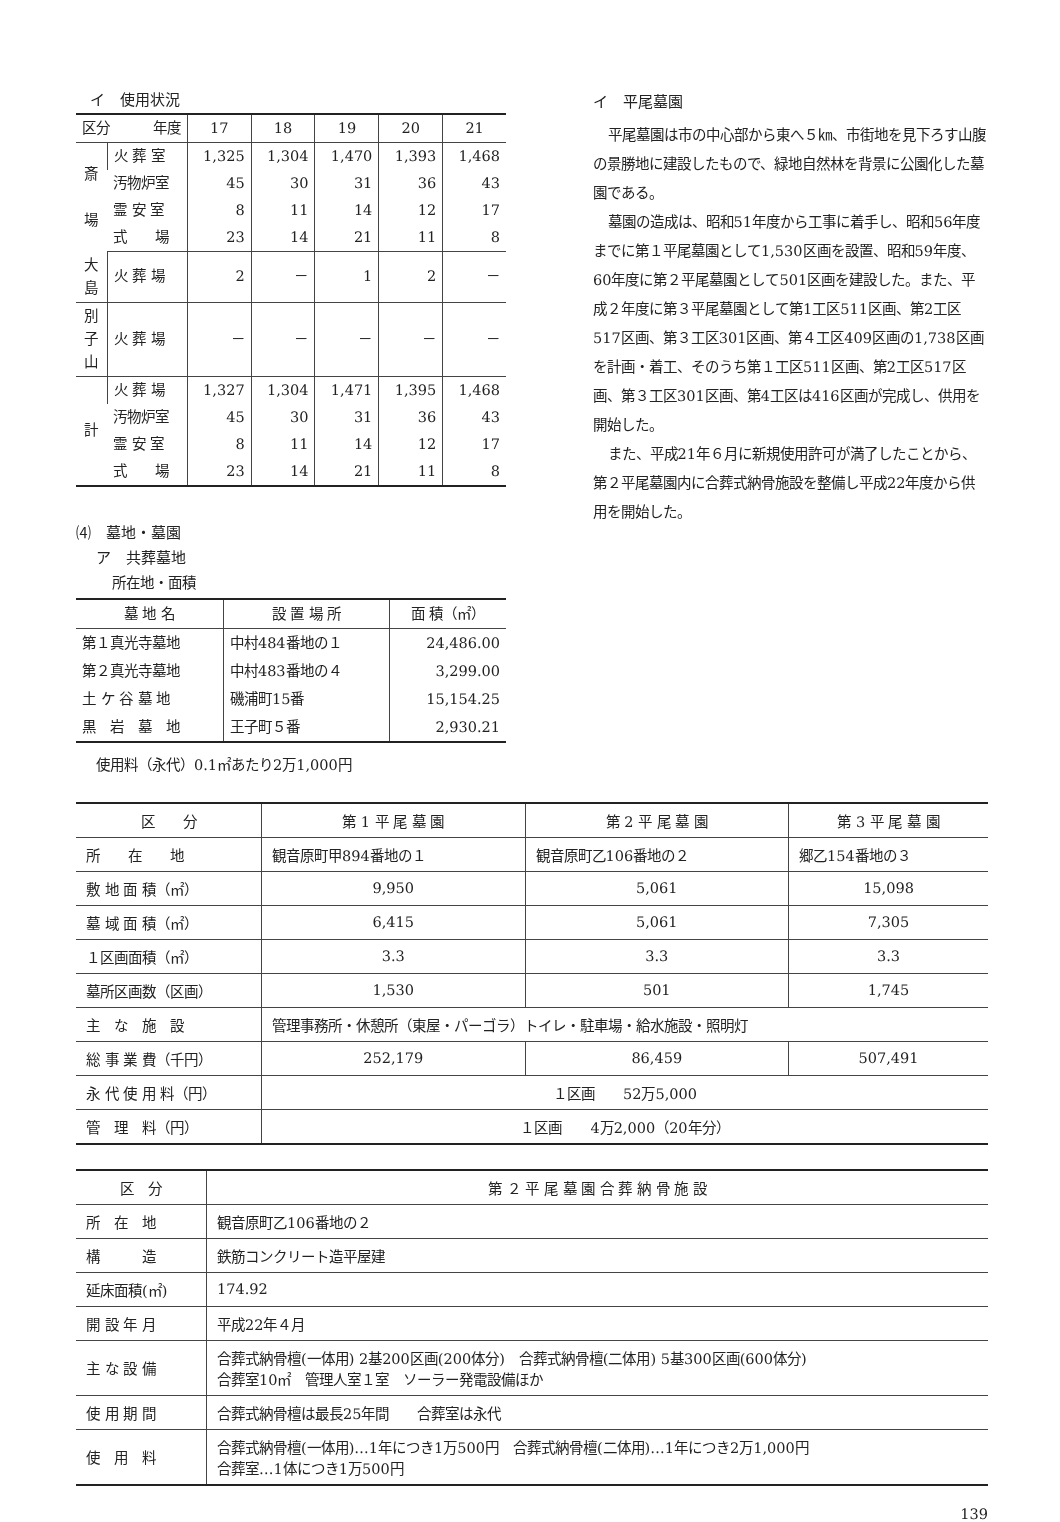イ　使用状況
| 区分 年度 | | 17 | 18 | 19 | 20 | 21 |
| --- | --- | --- | --- | --- | --- | --- |
| 斎 場 | 火 葬 室 | 1,325 | 1,304 | 1,470 | 1,393 | 1,468 |
| | 汚物炉室 | 45 | 30 | 31 | 36 | 43 |
| | 霊 安 室 | 8 | 11 | 14 | 12 | 17 |
| | 式 場 | 23 | 14 | 21 | 11 | 8 |
| 大 島 | 火 葬 場 | 2 | － | 1 | 2 | － |
| 別 子 山 | 火 葬 場 | － | － | － | － | － |
| 計 | 火 葬 場 | 1,327 | 1,304 | 1,471 | 1,395 | 1,468 |
| | 汚物炉室 | 45 | 30 | 31 | 36 | 43 |
| | 霊 安 室 | 8 | 11 | 14 | 12 | 17 |
| | 式 場 | 23 | 14 | 21 | 11 | 8 |
⑷　墓地・墓園
ア　共葬墓地
所在地・面積
| 墓 地 名 | 設 置 場 所 | 面 積（㎡） |
| --- | --- | --- |
| 第１真光寺墓地 | 中村484番地の１ | 24,486.00 |
| 第２真光寺墓地 | 中村483番地の４ | 3,299.00 |
| 土 ケ 谷 墓 地 | 磯浦町15番 | 15,154.25 |
| 黒 岩 墓 地 | 王子町５番 | 2,930.21 |
使用料（永代）0.1㎡あたり2万1,000円
イ　平尾墓園
平尾墓園は市の中心部から東へ５㎞、市街地を見下ろす山腹の景勝地に建設したもので、緑地自然林を背景に公園化した墓園である。
墓園の造成は、昭和51年度から工事に着手し、昭和56年度までに第１平尾墓園として1,530区画を設置、昭和59年度、60年度に第２平尾墓園として501区画を建設した。また、平成２年度に第３平尾墓園として第1工区511区画、第2工区517区画、第３工区301区画、第４工区409区画の1,738区画を計画・着工、そのうち第１工区511区画、第2工区517区画、第３工区301区画、第4工区は416区画が完成し、供用を開始した。
また、平成21年６月に新規使用許可が満了したことから、第２平尾墓園内に合葬式納骨施設を整備し平成22年度から供用を開始した。
| 区 分 | 第 1 平 尾 墓 園 | 第 2 平 尾 墓 園 | 第 3 平 尾 墓 園 |
| 所 在 地 | 観音原町甲894番地の１ | 観音原町乙106番地の２ | 郷乙154番地の３ |
| 敷 地 面 積（㎡） | 9,950 | 5,061 | 15,098 |
| 墓 域 面 積（㎡） | 6,415 | 5,061 | 7,305 |
| １区画面積（㎡） | 3.3 | 3.3 | 3.3 |
| 墓所区画数（区画） | 1,530 | 501 | 1,745 |
| 主 な 施 設 | 管理事務所・休憩所（東屋・パーゴラ）トイレ・駐車場・給水施設・照明灯 | | |
| 総 事 業 費（千円） | 252,179 | 86,459 | 507,491 |
| 永 代 使 用 料（円） | １区画 52万5,000 | | |
| 管 理 料（円） | １区画 4万2,000（20年分） | | |
| 区 分 | 第 ２ 平 尾 墓 園 合 葬 納 骨 施 設 |
| 所 在 地 | 観音原町乙106番地の２ |
| 構 造 | 鉄筋コンクリート造平屋建 |
| 延床面積(㎡) | 174.92 |
| 開 設 年 月 | 平成22年４月 |
| 主 な 設 備 | 合葬式納骨檀(一体用) 2基200区画(200体分) 合葬式納骨檀(二体用) 5基300区画(600体分) 合葬室10㎡ 管理人室１室 ソーラー発電設備ほか |
| 使 用 期 間 | 合葬式納骨檀は最長25年間 合葬室は永代 |
| 使 用 料 | 合葬式納骨檀(一体用)…1年につき1万500円 合葬式納骨檀(二体用)…1年につき2万1,000円 合葬室…1体につき1万500円 |
139